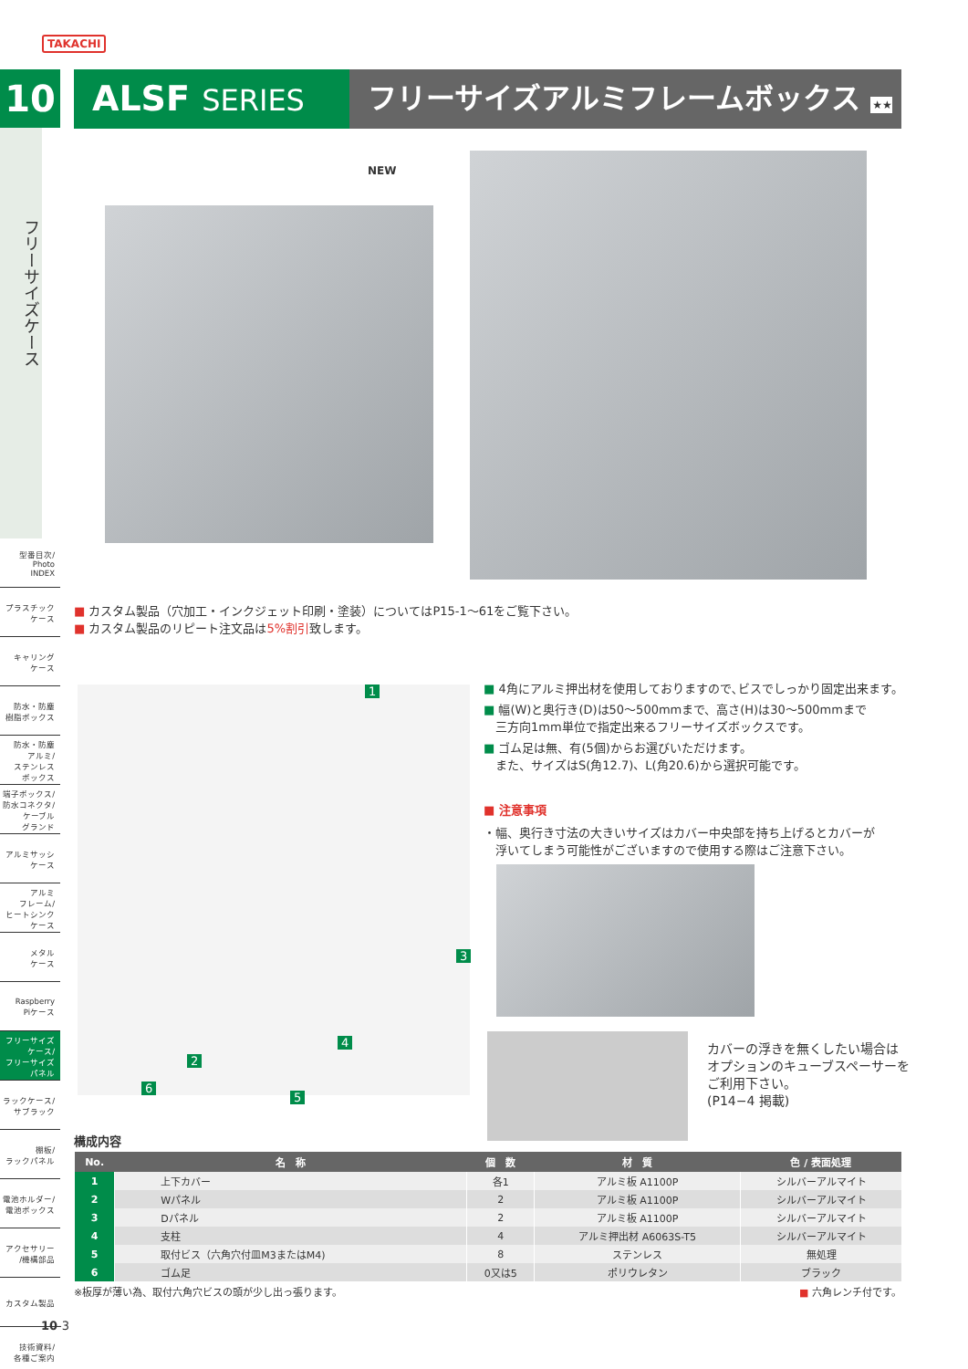TAKACHI
10
フリーサイズケース
型番目次/
Photo
INDEX
プラスチック
ケース
キャリング
ケース
防水・防塵
樹脂ボックス
防水・防塵
アルミ/
ステンレス
ボックス
端子ボックス/
防水コネクタ/
ケーブル
グランド
アルミサッシ
ケース
アルミ
フレーム/
ヒートシンク
ケース
メタル
ケース
Raspberry
Piケース
フリーサイズ
ケース/
フリーサイズ
パネル
ラックケース/
サブラック
棚板/
ラックパネル
電池ホルダー/
電池ボックス
アクセサリー
/機構部品
カスタム製品
技術資料/
各種ご案内
ALSF SERIES フリーサイズアルミフレームボックス ★★ NEW
■ カスタム製品（穴加工・インクジェット印刷・塗装）についてはP15-1～61をご覧下さい。
■ カスタム製品のリピート注文品は5%割引致します。
1
3
4
2
5
6
■ 4角にアルミ押出材を使用しておりますので､ビスでしっかり固定出来ます。
■ 幅(W)と奥行き(D)は50～500mmまで、高さ(H)は30～500mmまで
　三方向1mm単位で指定出来るフリーサイズボックスです。
■ ゴム足は無、有(5個)からお選びいただけます。
　また、サイズはS(角12.7)、L(角20.6)から選択可能です。
■ 注意事項
・幅、奥行き寸法の大きいサイズはカバー中央部を持ち上げるとカバーが
　浮いてしまう可能性がございますので使用する際はご注意下さい。
カバーの浮きを無くしたい場合は
オプションのキューブスペーサーを
ご利用下さい。
(P14−4 掲載)
構成内容
| No. | 名 称 | 個 数 | 材 質 | 色 / 表面処理 |
| --- | --- | --- | --- | --- |
| 1 | 上下カバー | 各1 | アルミ板 A1100P | シルバーアルマイト |
| 2 | Wパネル | 2 | アルミ板 A1100P | シルバーアルマイト |
| 3 | Dパネル | 2 | アルミ板 A1100P | シルバーアルマイト |
| 4 | 支柱 | 4 | アルミ押出材 A6063S-T5 | シルバーアルマイト |
| 5 | 取付ビス（六角穴付皿M3またはM4) | 8 | ステンレス | 無処理 |
| 6 | ゴム足 | 0又は5 | ポリウレタン | ブラック |
※板厚が薄い為、取付六角穴ビスの頭が少し出っ張ります。 ■ 六角レンチ付です。
10-3